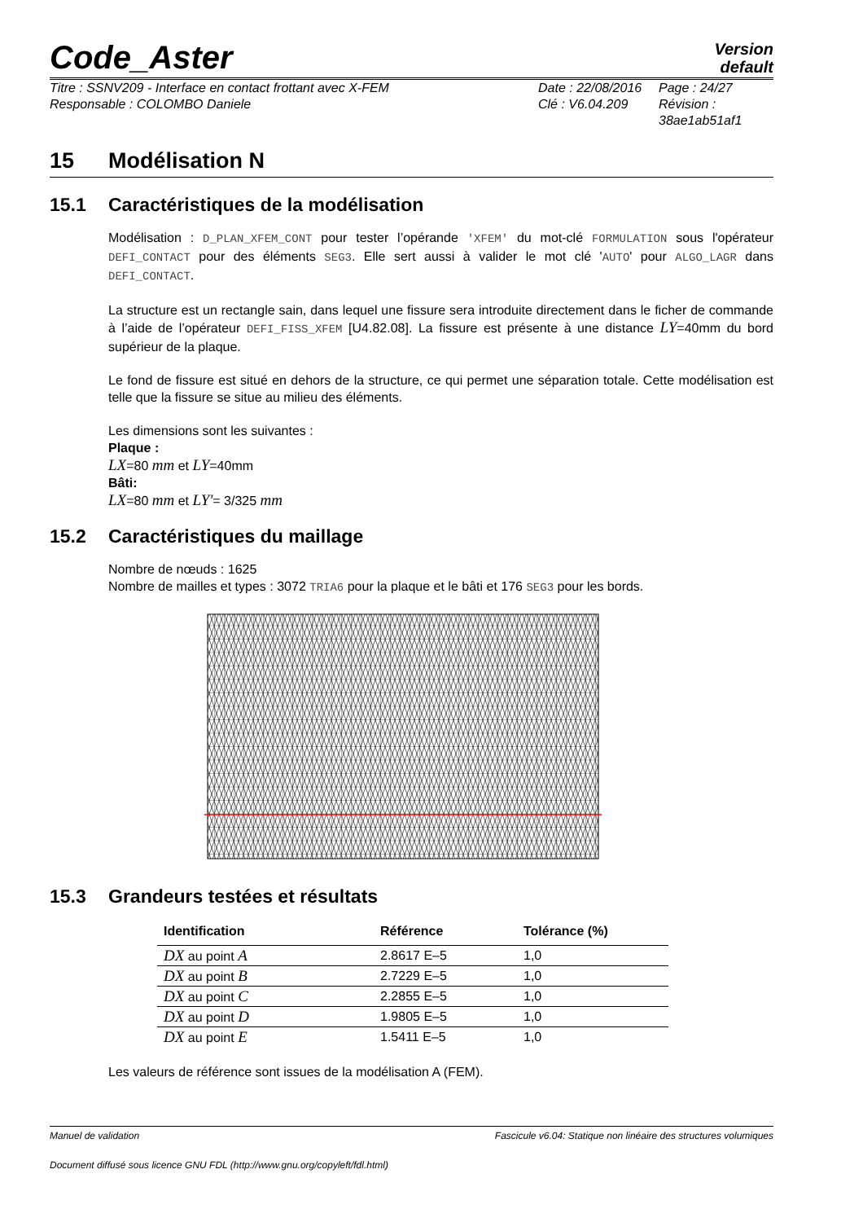Code_Aster
Version
default
Titre : SSNV209 - Interface en contact frottant avec X-FEM
Responsable : COLOMBO Daniele
Date : 22/08/2016
Clé : V6.04.209
Page : 24/27
Révision :
38ae1ab51af1
15 Modélisation N
15.1 Caractéristiques de la modélisation
Modélisation : D_PLAN_XFEM_CONT pour tester l’opérande 'XFEM' du mot-clé FORMULATION sous l'opérateur DEFI_CONTACT pour des éléments SEG3. Elle sert aussi à valider le mot clé 'AUTO' pour ALGO_LAGR dans DEFI_CONTACT.
La structure est un rectangle sain, dans lequel une fissure sera introduite directement dans le ficher de commande à l’aide de l’opérateur DEFI_FISS_XFEM [U4.82.08]. La fissure est présente à une distance LY=40mm du bord supérieur de la plaque.
Le fond de fissure est situé en dehors de la structure, ce qui permet une séparation totale. Cette modélisation est telle que la fissure se situe au milieu des éléments.
Les dimensions sont les suivantes :
Plaque :
LX=80 mm et LY=40mm
Bâti:
LX=80 mm et LY'= 3/325 mm
15.2 Caractéristiques du maillage
Nombre de nœuds : 1625
Nombre de mailles et types : 3072 TRIA6 pour la plaque et le bâti et 176 SEG3 pour les bords.
15.3 Grandeurs testées et résultats
| Identification | Référence | Tolérance (%) |
| --- | --- | --- |
| DX au point A | 2.8617 E–5 | 1,0 |
| DX au point B | 2.7229 E–5 | 1,0 |
| DX au point C | 2.2855 E–5 | 1,0 |
| DX au point D | 1.9805 E–5 | 1,0 |
| DX au point E | 1.5411 E–5 | 1,0 |
Les valeurs de référence sont issues de la modélisation A (FEM).
Manuel de validation Fascicule v6.04: Statique non linéaire des structures volumiques
Document diffusé sous licence GNU FDL (http://www.gnu.org/copyleft/fdl.html)